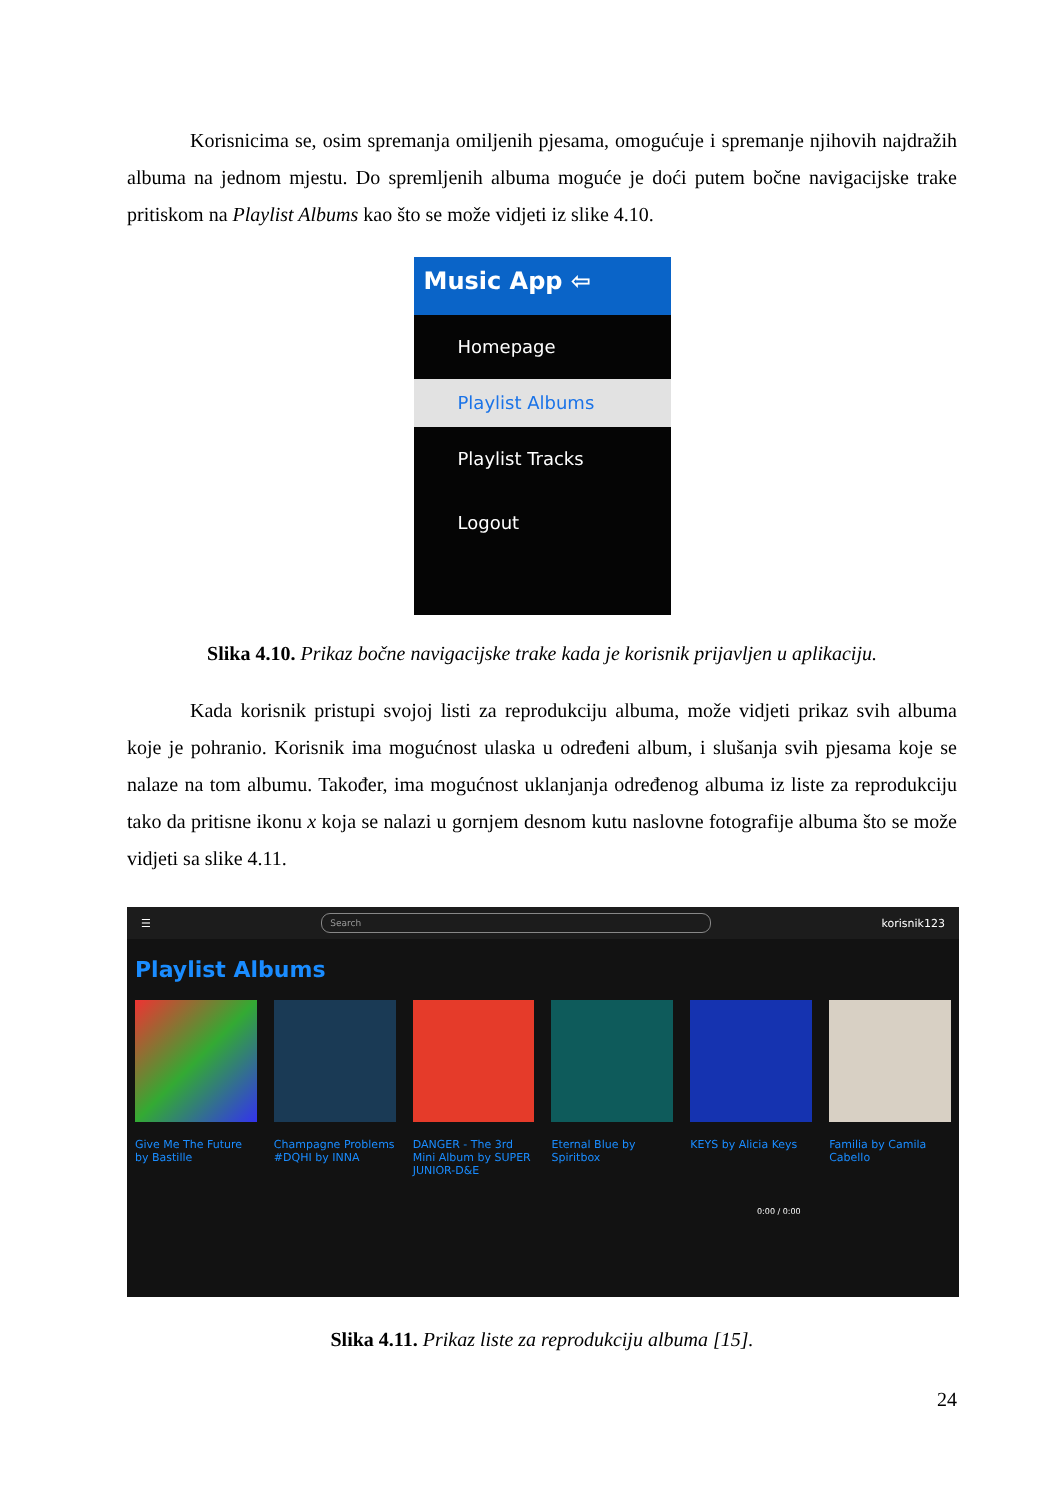Korisnicima se, osim spremanja omiljenih pjesama, omogućuje i spremanje njihovih najdražih albuma na jednom mjestu. Do spremljenih albuma moguće je doći putem bočne navigacijske trake pritiskom na Playlist Albums kao što se može vidjeti iz slike 4.10.
Music App ⇦
Homepage
Playlist Albums
Playlist Tracks
Logout
Slika 4.10. Prikaz bočne navigacijske trake kada je korisnik prijavljen u aplikaciju.
Kada korisnik pristupi svojoj listi za reprodukciju albuma, može vidjeti prikaz svih albuma koje je pohranio. Korisnik ima mogućnost ulaska u određeni album, i slušanja svih pjesama koje se nalaze na tom albumu. Također, ima mogućnost uklanjanja određenog albuma iz liste za reprodukciju tako da pritisne ikonu x koja se nalazi u gornjem desnom kutu naslovne fotografije albuma što se može vidjeti sa slike 4.11.
☰
Search
korisnik123
Playlist Albums
Give Me The Future by Bastille
Champagne Problems #DQHI by INNA
DANGER - The 3rd Mini Album by SUPER JUNIOR-D&E
Eternal Blue by Spiritbox
KEYS by Alicia Keys
Familia by Camila Cabello
0:00 / 0:00
Slika 4.11. Prikaz liste za reprodukciju albuma [15].
24